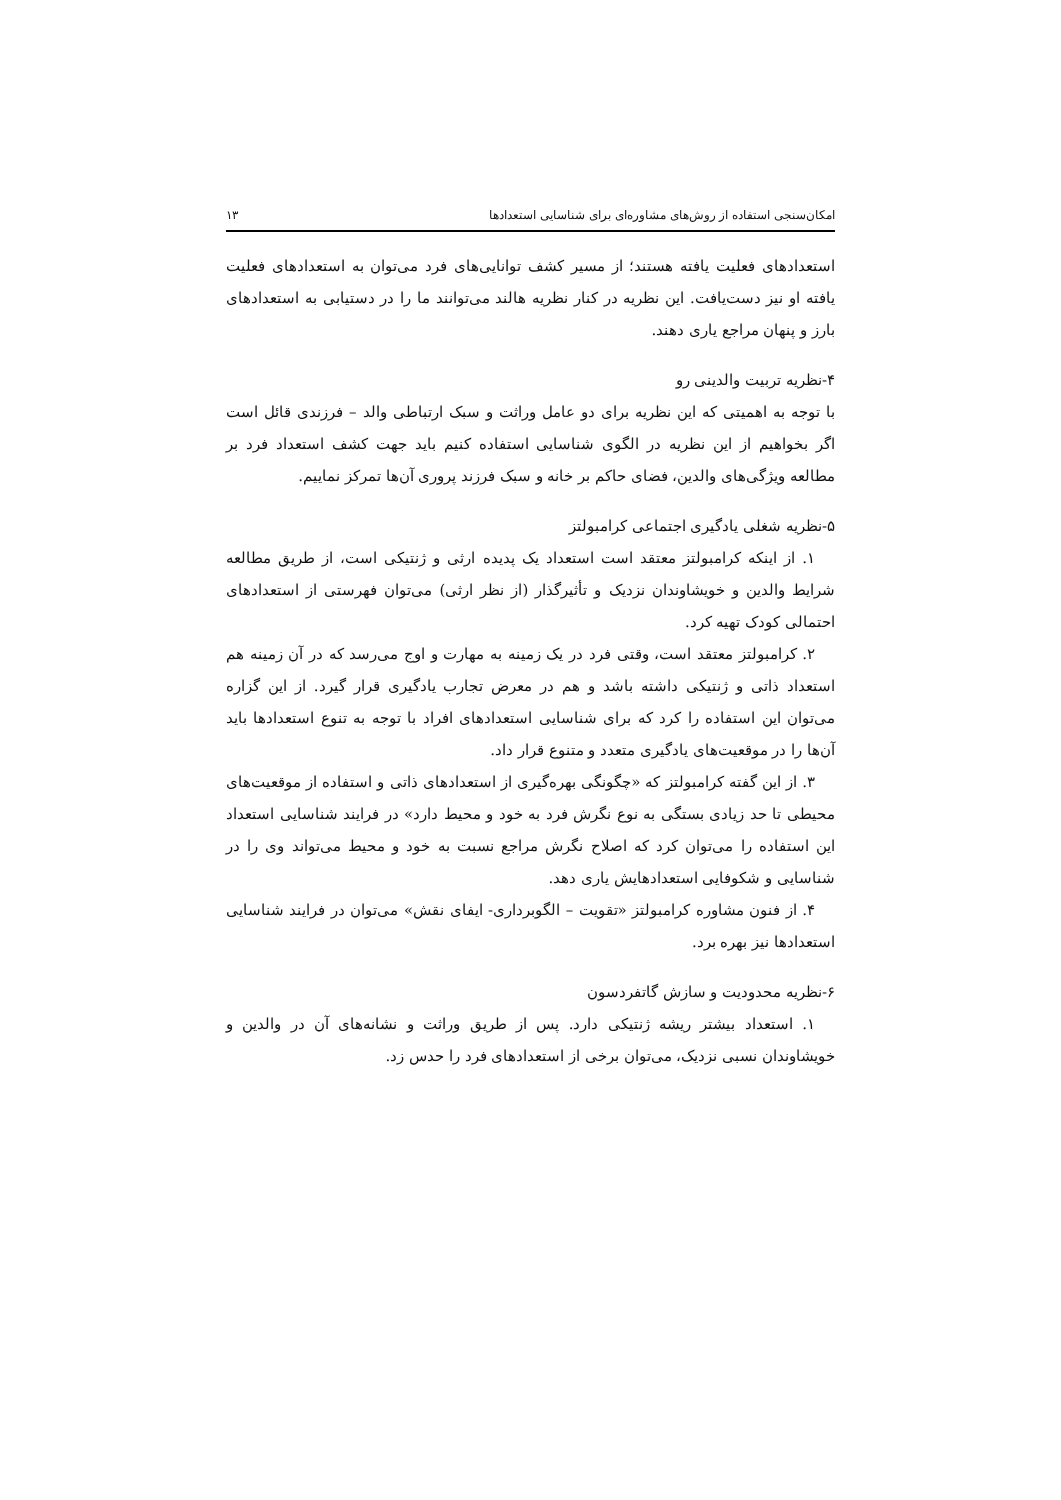امکان‌سنجی استفاده از روش‌های مشاوره‌ای برای شناسایی استعدادها ۱۳
استعدادهای فعلیت یافته هستند؛ از مسیر کشف توانایی‌های فرد می‌توان به استعدادهای فعلیت یافته او نیز دست‌یافت. این نظریه در کنار نظریه هالند می‌توانند ما را در دستیابی به استعدادهای بارز و پنهان مراجع یاری دهند.
۴-نظریه تربیت والدینی رو
با توجه به اهمیتی که این نظریه برای دو عامل وراثت و سبک ارتباطی والد – فرزندی قائل است اگر بخواهیم از این نظریه در الگوی شناسایی استفاده کنیم باید جهت کشف استعداد فرد بر مطالعه ویژگی‌های والدین، فضای حاکم بر خانه و سبک فرزند پروری آن‌ها تمرکز نماییم.
۵-نظریه شغلی یادگیری اجتماعی کرامبولتز
۱. از اینکه کرامبولتز معتقد است استعداد یک پدیده ارثی و ژنتیکی است، از طریق مطالعه شرایط والدین و خویشاوندان نزدیک و تأثیرگذار (از نظر ارثی) می‌توان فهرستی از استعدادهای احتمالی کودک تهیه کرد.
۲. کرامبولتز معتقد است، وقتی فرد در یک زمینه به مهارت و اوج می‌رسد که در آن زمینه هم استعداد ذاتی و ژنتیکی داشته باشد و هم در معرض تجارب یادگیری قرار گیرد. از این گزاره می‌توان این استفاده را کرد که برای شناسایی استعدادهای افراد با توجه به تنوع استعدادها باید آن‌ها را در موقعیت‌های یادگیری متعدد و متنوع قرار داد.
۳. از این گفته کرامبولتز که «چگونگی بهره‌گیری از استعدادهای ذاتی و استفاده از موقعیت‌های محیطی تا حد زیادی بستگی به نوع نگرش فرد به خود و محیط دارد» در فرایند شناسایی استعداد این استفاده را می‌توان کرد که اصلاح نگرش مراجع نسبت به خود و محیط می‌تواند وی را در شناسایی و شکوفایی استعدادهایش یاری دهد.
۴. از فنون مشاوره کرامبولتز «تقویت – الگوبرداری- ایفای نقش» می‌توان در فرایند شناسایی استعدادها نیز بهره برد.
۶-نظریه محدودیت و سازش گاتفردسون
۱. استعداد بیشتر ریشه ژنتیکی دارد. پس از طریق وراثت و نشانه‌های آن در والدین و خویشاوندان نسبی نزدیک، می‌توان برخی از استعدادهای فرد را حدس زد.